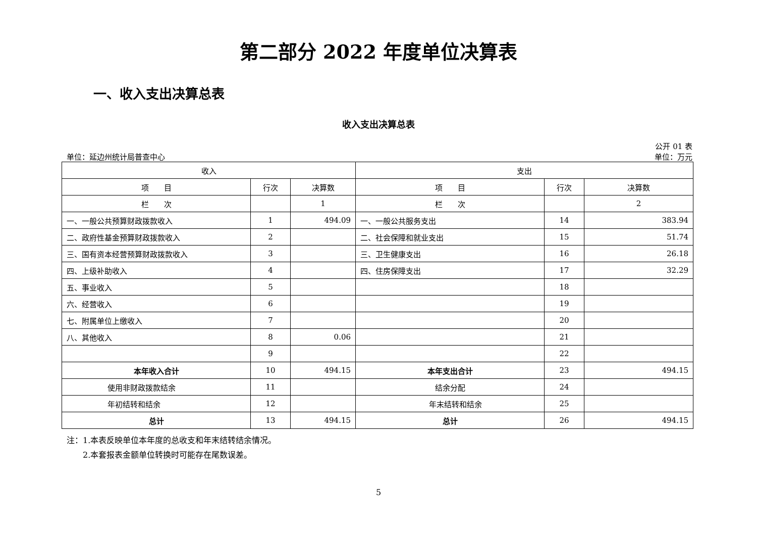第二部分 2022 年度单位决算表
一、收入支出决算总表
收入支出决算总表
公开 01 表
单位：延边州统计局普查中心 单位：万元
| 收入 | | | 支出 | | |
| --- | --- | --- | --- | --- | --- |
| 项 目 | 行次 | 决算数 | 项 目 | 行次 | 决算数 |
| 栏 次 | | 1 | 栏 次 | | 2 |
| 一、一般公共预算财政拨款收入 | 1 | 494.09 | 一、一般公共服务支出 | 14 | 383.94 |
| 二、政府性基金预算财政拨款收入 | 2 | | 二、社会保障和就业支出 | 15 | 51.74 |
| 三、国有资本经营预算财政拨款收入 | 3 | | 三、卫生健康支出 | 16 | 26.18 |
| 四、上级补助收入 | 4 | | 四、住房保障支出 | 17 | 32.29 |
| 五、事业收入 | 5 | | | 18 | |
| 六、经营收入 | 6 | | | 19 | |
| 七、附属单位上缴收入 | 7 | | | 20 | |
| 八、其他收入 | 8 | 0.06 | | 21 | |
| | 9 | | | 22 | |
| 本年收入合计 | 10 | 494.15 | 本年支出合计 | 23 | 494.15 |
| 使用非财政拨款结余 | 11 | | 结余分配 | 24 | |
| 年初结转和结余 | 12 | | 年末结转和结余 | 25 | |
| 总计 | 13 | 494.15 | 总计 | 26 | 494.15 |
注：1.本表反映单位本年度的总收支和年末结转结余情况。
　　2.本套报表金额单位转换时可能存在尾数误差。
5